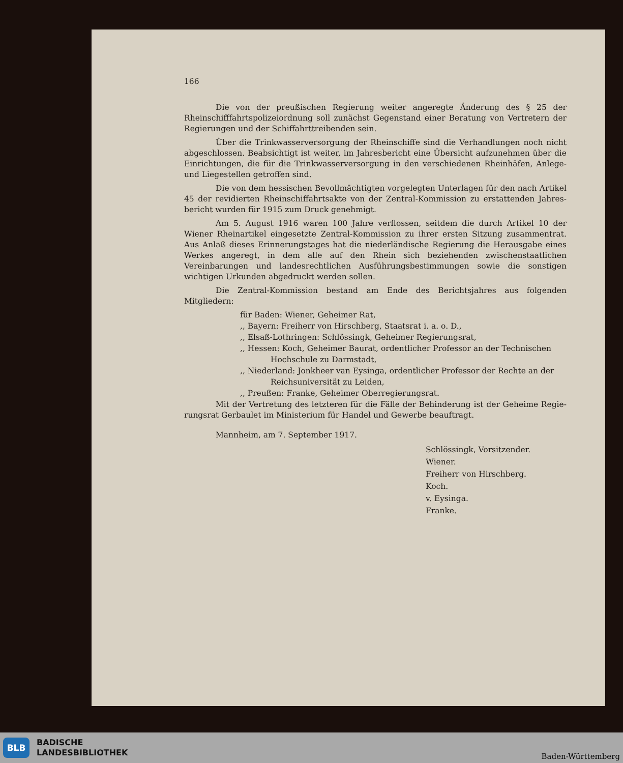166
Die von der preußischen Regierung weiter angeregte Änderung des § 25 der Rheinschiff­fahrtspolizeiordnung soll zunächst Gegenstand einer Beratung von Vertretern der Regierungen und der Schiffahrttreibenden sein.
Über die Trinkwasserversorgung der Rheinschiffe sind die Verhandlungen noch nicht abgeschlossen. Beabsichtigt ist weiter, im Jahresbericht eine Übersicht aufzunehmen über die Einrichtungen, die für die Trinkwasserversorgung in den verschiedenen Rheinhäfen, Anlege- und Liegestellen getroffen sind.
Die von dem hessischen Bevollmächtigten vorgelegten Unterlagen für den nach Artikel 45 der revidierten Rheinschiffahrtsakte von der Zentral-Kommission zu erstattenden Jahres­bericht wurden für 1915 zum Druck genehmigt.
Am 5. August 1916 waren 100 Jahre verflossen, seitdem die durch Artikel 10 der Wiener Rhein­artikel eingesetzte Zentral-Kommission zu ihrer ersten Sitzung zusammentrat. Aus Anlaß dieses Erinnerungstages hat die niederländische Regierung die Herausgabe eines Werkes angeregt, in dem alle auf den Rhein sich beziehenden zwischenstaatlichen Vereinbarungen und landesrecht­lichen Ausführungsbestimmungen sowie die sonstigen wichtigen Urkunden abgedruckt werden sollen.
Die Zentral-Kommission bestand am Ende des Berichtsjahres aus folgenden Mitgliedern:
für Baden: Wiener, Geheimer Rat,
,, Bayern: Freiherr von Hirschberg, Staatsrat i. a. o. D.,
,, Elsaß-Lothringen: Schlössingk, Geheimer Regierungsrat,
,, Hessen: Koch, Geheimer Baurat, ordentlicher Professor an der Technischen
Hochschule zu Darmstadt,
,, Niederland: Jonkheer van Eysinga, ordentlicher Professor der Rechte an der
Reichsuniversität zu Leiden,
,, Preußen: Franke, Geheimer Oberregierungsrat.
Mit der Vertretung des letzteren für die Fälle der Behinderung ist der Geheime Regie­rungsrat Gerbaulet im Ministerium für Handel und Gewerbe beauftragt.
Mannheim, am 7. September 1917.
Schlössingk, Vorsitzender.
Wiener.
Freiherr von Hirschberg.
Koch.
v. Eysinga.
Franke.
BLB
BADISCHE
LANDESBIBLIOTHEK
Baden-Württemberg